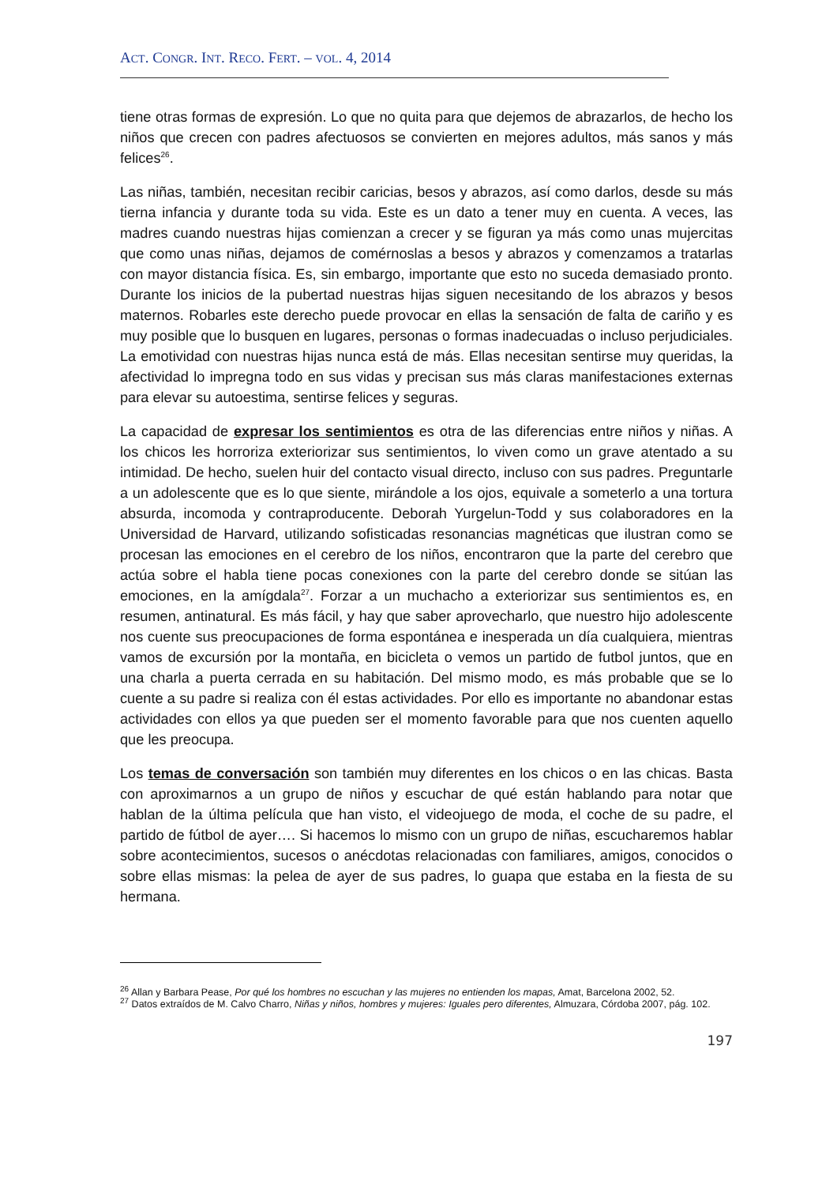ACT. CONGR. INT. RECO. FERT. – VOL. 4, 2014
tiene otras formas de expresión. Lo que no quita para que dejemos de abrazarlos, de hecho los niños que crecen con padres afectuosos se convierten en mejores adultos, más sanos y más felices<sup>26</sup>.
Las niñas, también, necesitan recibir caricias, besos y abrazos, así como darlos, desde su más tierna infancia y durante toda su vida. Este es un dato a tener muy en cuenta. A veces, las madres cuando nuestras hijas comienzan a crecer y se figuran ya más como unas mujercitas que como unas niñas, dejamos de comérnoslas a besos y abrazos y comenzamos a tratarlas con mayor distancia física. Es, sin embargo, importante que esto no suceda demasiado pronto. Durante los inicios de la pubertad nuestras hijas siguen necesitando de los abrazos y besos maternos. Robarles este derecho puede provocar en ellas la sensación de falta de cariño y es muy posible que lo busquen en lugares, personas o formas inadecuadas o incluso perjudiciales. La emotividad con nuestras hijas nunca está de más. Ellas necesitan sentirse muy queridas, la afectividad lo impregna todo en sus vidas y precisan sus más claras manifestaciones externas para elevar su autoestima, sentirse felices y seguras.
La capacidad de expresar los sentimientos es otra de las diferencias entre niños y niñas. A los chicos les horroriza exteriorizar sus sentimientos, lo viven como un grave atentado a su intimidad. De hecho, suelen huir del contacto visual directo, incluso con sus padres. Preguntarle a un adolescente que es lo que siente, mirándole a los ojos, equivale a someterlo a una tortura absurda, incomoda y contraproducente. Deborah Yurgelun-Todd y sus colaboradores en la Universidad de Harvard, utilizando sofisticadas resonancias magnéticas que ilustran como se procesan las emociones en el cerebro de los niños, encontraron que la parte del cerebro que actúa sobre el habla tiene pocas conexiones con la parte del cerebro donde se sitúan las emociones, en la amígdala<sup>27</sup>. Forzar a un muchacho a exteriorizar sus sentimientos es, en resumen, antinatural. Es más fácil, y hay que saber aprovecharlo, que nuestro hijo adolescente nos cuente sus preocupaciones de forma espontánea e inesperada un día cualquiera, mientras vamos de excursión por la montaña, en bicicleta o vemos un partido de futbol juntos, que en una charla a puerta cerrada en su habitación. Del mismo modo, es más probable que se lo cuente a su padre si realiza con él estas actividades. Por ello es importante no abandonar estas actividades con ellos ya que pueden ser el momento favorable para que nos cuenten aquello que les preocupa.
Los temas de conversación son también muy diferentes en los chicos o en las chicas. Basta con aproximarnos a un grupo de niños y escuchar de qué están hablando para notar que hablan de la última película que han visto, el videojuego de moda, el coche de su padre, el partido de fútbol de ayer…. Si hacemos lo mismo con un grupo de niñas, escucharemos hablar sobre acontecimientos, sucesos o anécdotas relacionadas con familiares, amigos, conocidos o sobre ellas mismas: la pelea de ayer de sus padres, lo guapa que estaba en la fiesta de su hermana.
<sup>26</sup> Allan y Barbara Pease, Por qué los hombres no escuchan y las mujeres no entienden los mapas, Amat, Barcelona 2002, 52.
<sup>27</sup> Datos extraídos de M. Calvo Charro, Niñas y niños, hombres y mujeres: Iguales pero diferentes, Almuzara, Córdoba 2007, pág. 102.
197